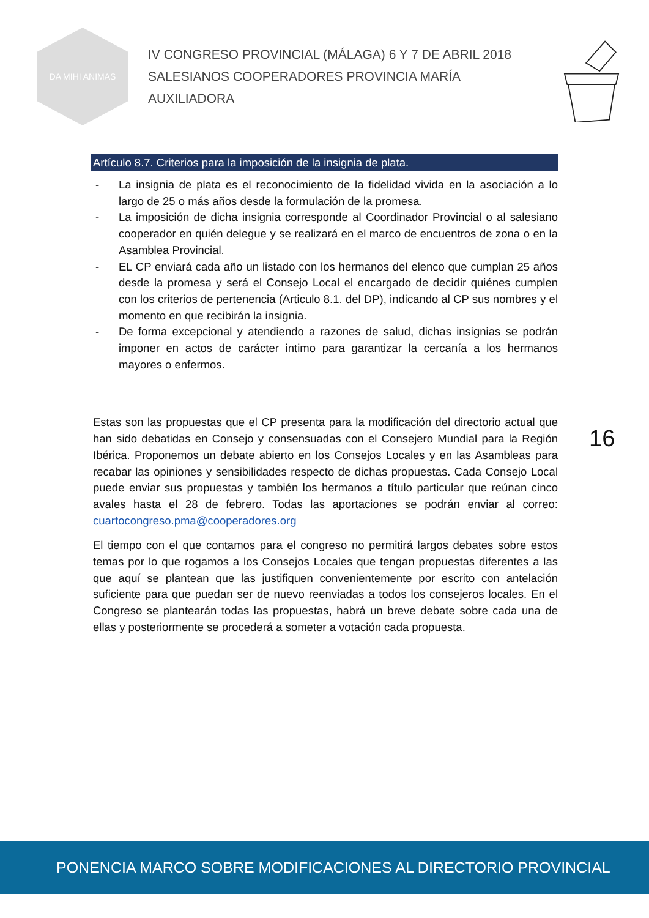DA MIHI ANIMAS
IV CONGRESO PROVINCIAL (MÁLAGA) 6 Y 7 DE ABRIL 2018
SALESIANOS COOPERADORES PROVINCIA MARÍA AUXILIADORA
Artículo 8.7. Criterios para la imposición de la insignia de plata.
- La insignia de plata es el reconocimiento de la fidelidad vivida en la asociación a lo largo de 25 o más años desde la formulación de la promesa.
- La imposición de dicha insignia corresponde al Coordinador Provincial o al salesiano cooperador en quién delegue y se realizará en el marco de encuentros de zona o en la Asamblea Provincial.
- EL CP enviará cada año un listado con los hermanos del elenco que cumplan 25 años desde la promesa y será el Consejo Local el encargado de decidir quiénes cumplen con los criterios de pertenencia (Articulo 8.1. del DP), indicando al CP sus nombres y el momento en que recibirán la insignia.
- De forma excepcional y atendiendo a razones de salud, dichas insignias se podrán imponer en actos de carácter intimo para garantizar la cercanía a los hermanos mayores o enfermos.
Estas son las propuestas que el CP presenta para la modificación del directorio actual que han sido debatidas en Consejo y consensuadas con el Consejero Mundial para la Región Ibérica. Proponemos un debate abierto en los Consejos Locales y en las Asambleas para recabar las opiniones y sensibilidades respecto de dichas propuestas. Cada Consejo Local puede enviar sus propuestas y también los hermanos a título particular que reúnan cinco avales hasta el 28 de febrero. Todas las aportaciones se podrán enviar al correo: cuartocongreso.pma@cooperadores.org
El tiempo con el que contamos para el congreso no permitirá largos debates sobre estos temas por lo que rogamos a los Consejos Locales que tengan propuestas diferentes a las que aquí se plantean que las justifiquen convenientemente por escrito con antelación suficiente para que puedan ser de nuevo reenviadas a todos los consejeros locales. En el Congreso se plantearán todas las propuestas, habrá un breve debate sobre cada una de ellas y posteriormente se procederá a someter a votación cada propuesta.
16
PONENCIA MARCO SOBRE MODIFICACIONES AL DIRECTORIO PROVINCIAL